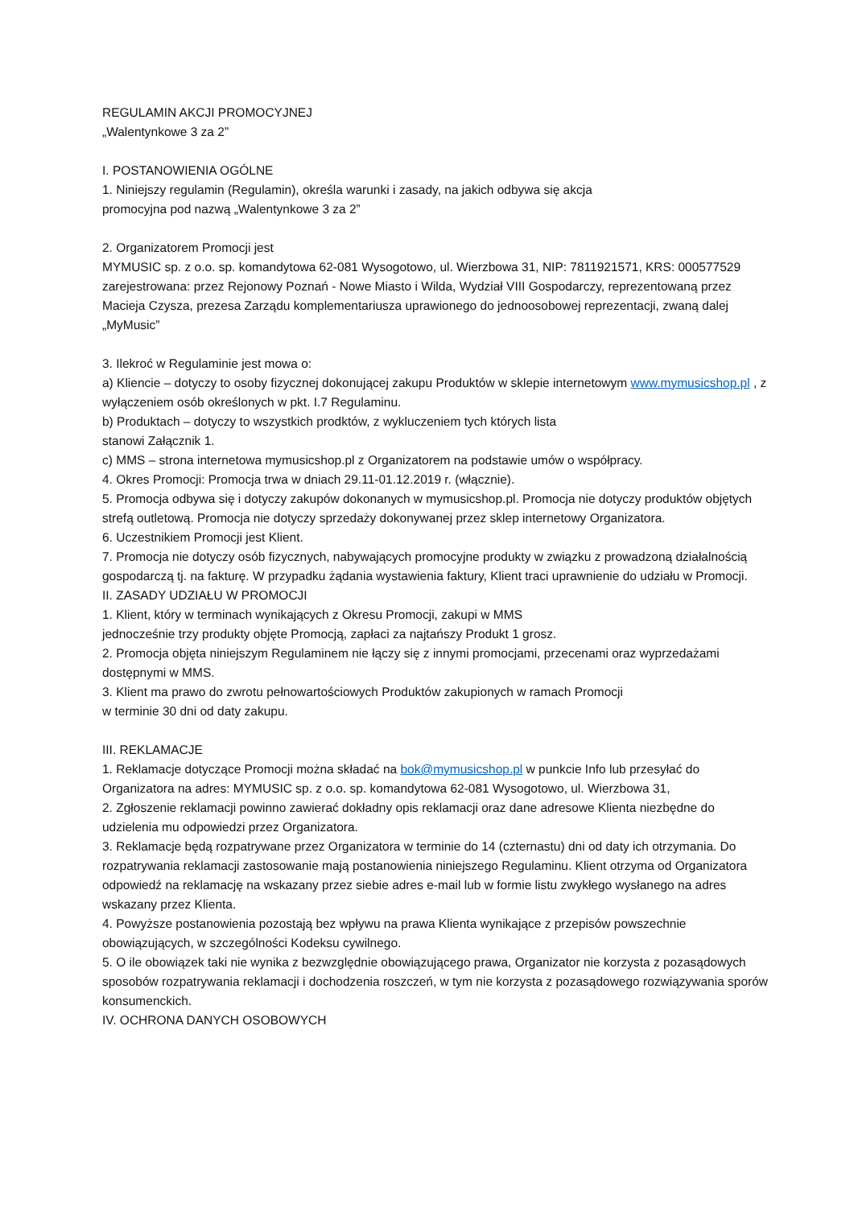REGULAMIN AKCJI PROMOCYJNEJ
„Walentynkowe 3 za 2”
I. POSTANOWIENIA OGÓLNE
1. Niniejszy regulamin (Regulamin), określa warunki i zasady, na jakich odbywa się akcja
promocyjna pod nazwą „Walentynkowe 3 za 2”
2. Organizatorem Promocji jest
MYMUSIC sp. z o.o. sp. komandytowa 62-081 Wysogotowo, ul. Wierzbowa 31, NIP: 7811921571, KRS: 000577529 zarejestrowana: przez Rejonowy Poznań - Nowe Miasto i Wilda, Wydział VIII Gospodarczy, reprezentowaną przez Macieja Czysza, prezesa Zarządu komplementariusza uprawionego do jednoosobowej reprezentacji, zwaną dalej „MyMusic”
3. Ilekroć w Regulaminie jest mowa o:
a) Kliencie – dotyczy to osoby fizycznej dokonującej zakupu Produktów w sklepie internetowym www.mymusicshop.pl , z wyłączeniem osób określonych w pkt. I.7 Regulaminu.
b) Produktach – dotyczy to wszystkich prodktów, z wykluczeniem tych których lista
stanowi Załącznik 1.
c) MMS – strona internetowa mymusicshop.pl z Organizatorem na podstawie umów o współpracy.
4. Okres Promocji: Promocja trwa w dniach 29.11-01.12.2019 r. (włącznie).
5. Promocja odbywa się i dotyczy zakupów dokonanych w mymusicshop.pl. Promocja nie dotyczy produktów objętych strefą outletową. Promocja nie dotyczy sprzedaży dokonywanej przez sklep internetowy Organizatora.
6. Uczestnikiem Promocji jest Klient.
7. Promocja nie dotyczy osób fizycznych, nabywających promocyjne produkty w związku z prowadzoną działalnością gospodarczą tj. na fakturę. W przypadku żądania wystawienia faktury, Klient traci uprawnienie do udziału w Promocji.
II. ZASADY UDZIAŁU W PROMOCJI
1. Klient, który w terminach wynikających z Okresu Promocji, zakupi w MMS
jednocześnie trzy produkty objęte Promocją, zapłaci za najtańszy Produkt 1 grosz.
2. Promocja objęta niniejszym Regulaminem nie łączy się z innymi promocjami, przecenami oraz wyprzedażami dostępnymi w MMS.
3. Klient ma prawo do zwrotu pełnowartościowych Produktów zakupionych w ramach Promocji
w terminie 30 dni od daty zakupu.
III. REKLAMACJE
1. Reklamacje dotyczące Promocji można składać na bok@mymusicshop.pl w punkcie Info lub przesyłać do Organizatora na adres: MYMUSIC sp. z o.o. sp. komandytowa 62-081 Wysogotowo, ul. Wierzbowa 31,
2. Zgłoszenie reklamacji powinno zawierać dokładny opis reklamacji oraz dane adresowe Klienta niezbędne do udzielenia mu odpowiedzi przez Organizatora.
3. Reklamacje będą rozpatrywane przez Organizatora w terminie do 14 (czternastu) dni od daty ich otrzymania. Do rozpatrywania reklamacji zastosowanie mają postanowienia niniejszego Regulaminu. Klient otrzyma od Organizatora odpowiedź na reklamację na wskazany przez siebie adres e-mail lub w formie listu zwykłego wysłanego na adres wskazany przez Klienta.
4. Powyższe postanowienia pozostają bez wpływu na prawa Klienta wynikające z przepisów powszechnie obowiązujących, w szczególności Kodeksu cywilnego.
5. O ile obowiązek taki nie wynika z bezwzględnie obowiązującego prawa, Organizator nie korzysta z pozasądowych sposobów rozpatrywania reklamacji i dochodzenia roszczeń, w tym nie korzysta z pozasądowego rozwiązywania sporów konsumenckich.
IV. OCHRONA DANYCH OSOBOWYCH